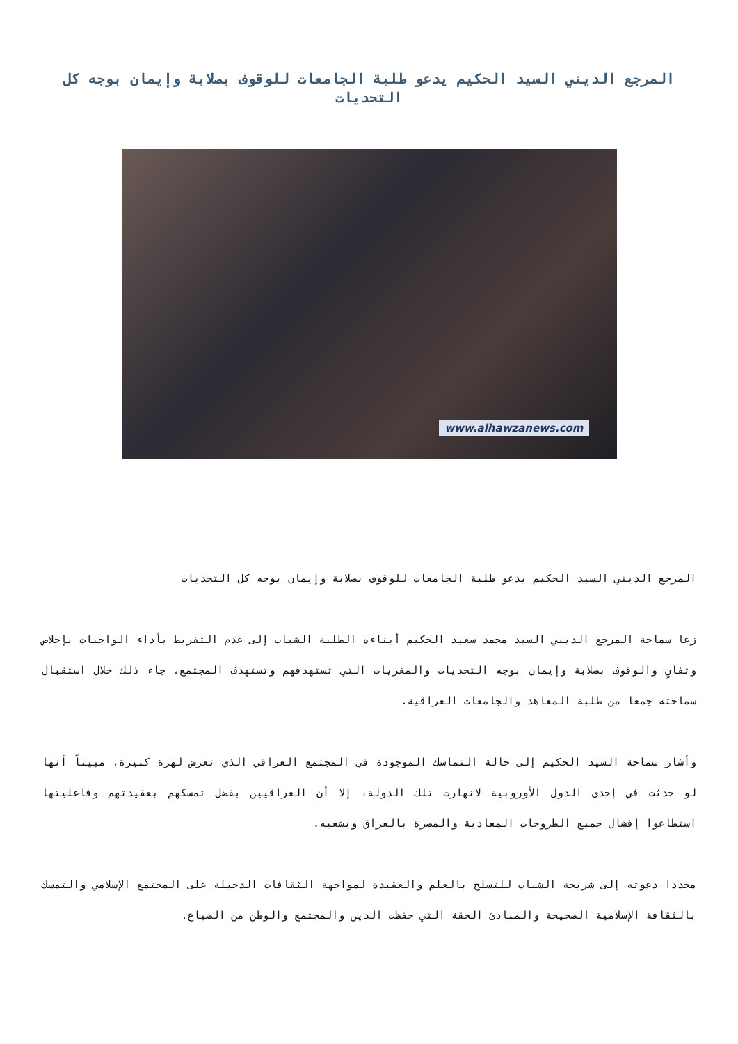المرجع الديني السيد الحكيم يدعو طلبة الجامعات للوقوف بصلابة وإيمان بوجه كل التحديات
www.alhawzanews.com
المرجع الديني السيد الحكيم يدعو طلبة الجامعات للوقوف بصلابة وإيمان بوجه كل التحديات
زعا سماحة المرجع الديني السيد محمد سعيد الحكيم أبناءه الطلبة الشباب إلى عدم التفريط بأداء الواجبات بإخلاص وتفانٍ والوقوف بصلابة وإيمان بوجه التحديات والمغريات التي تستهدفهم وتستهدف المجتمع، جاء ذلك خلال استقبال سماحته جمعا من طلبة المعاهد والجامعات العراقية.
وأشار سماحة السيد الحكيم إلى حالة التماسك الموجودة في المجتمع العراقي الذي تعرض لهزة كبيرة، مبيناً أنها لو حدثت في إحدى الدول الأوروبية لانهارت تلك الدولة، إلا أن العراقيين بفضل تمسكهم بعقيدتهم وفاعليتها استطاعوا إفشال جميع الطروحات المعادية والمضرة بالعراق وبشعبه.
مجددا دعوته إلى شريحة الشباب للتسلح بالعلم والعقيدة لمواجهة الثقافات الدخيلة على المجتمع الإسلامي والتمسك بالثقافة الإسلامية الصحيحة والمبادئ الحقة التي حفظت الدين والمجتمع والوطن من الضياع.